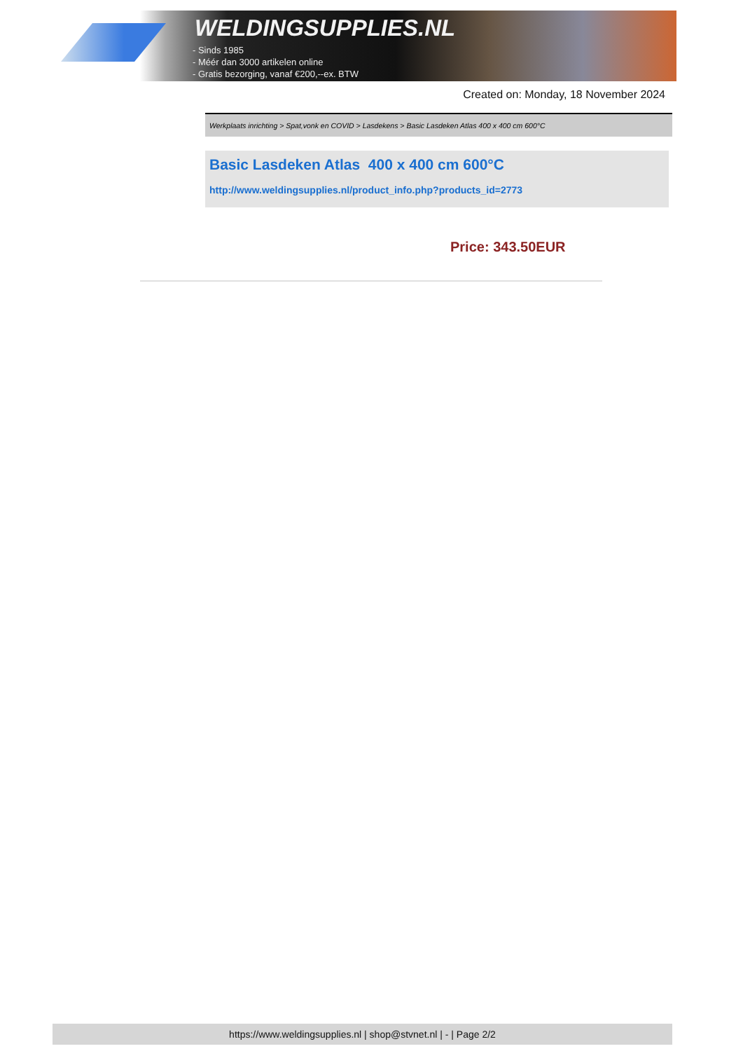WELDINGSUPPLIES.NL
- Sinds 1985
- Méér dan 3000 artikelen online
- Gratis bezorging, vanaf €200,--ex. BTW
Created on: Monday, 18 November 2024
Werkplaats inrichting > Spat,vonk en COVID > Lasdekens > Basic Lasdeken Atlas 400 x 400 cm 600°C
Basic Lasdeken Atlas 400 x 400 cm 600°C
http://www.weldingsupplies.nl/product_info.php?products_id=2773
Price: 343.50EUR
https://www.weldingsupplies.nl | shop@stvnet.nl | - | Page 2/2